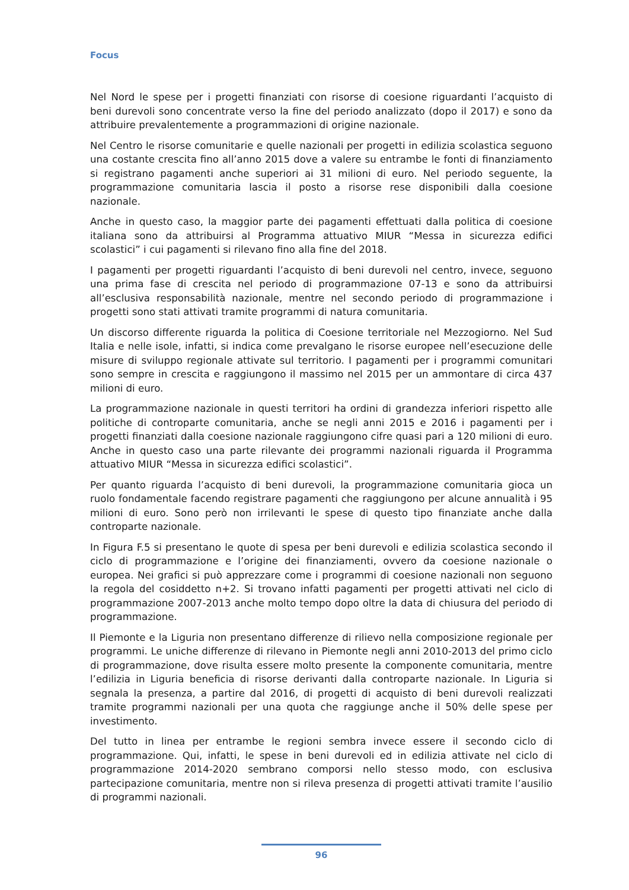Focus
Nel Nord le spese per i progetti finanziati con risorse di coesione riguardanti l’acquisto di beni durevoli sono concentrate verso la fine del periodo analizzato (dopo il 2017) e sono da attribuire prevalentemente a programmazioni di origine nazionale.
Nel Centro le risorse comunitarie e quelle nazionali per progetti in edilizia scolastica seguono una costante crescita fino all’anno 2015 dove a valere su entrambe le fonti di finanziamento si registrano pagamenti anche superiori ai 31 milioni di euro. Nel periodo seguente, la programmazione comunitaria lascia il posto a risorse rese disponibili dalla coesione nazionale.
Anche in questo caso, la maggior parte dei pagamenti effettuati dalla politica di coesione italiana sono da attribuirsi al Programma attuativo MIUR “Messa in sicurezza edifici scolastici” i cui pagamenti si rilevano fino alla fine del 2018.
I pagamenti per progetti riguardanti l’acquisto di beni durevoli nel centro, invece, seguono una prima fase di crescita nel periodo di programmazione 07-13 e sono da attribuirsi all’esclusiva responsabilità nazionale, mentre nel secondo periodo di programmazione i progetti sono stati attivati tramite programmi di natura comunitaria.
Un discorso differente riguarda la politica di Coesione territoriale nel Mezzogiorno. Nel Sud Italia e nelle isole, infatti, si indica come prevalgano le risorse europee nell’esecuzione delle misure di sviluppo regionale attivate sul territorio. I pagamenti per i programmi comunitari sono sempre in crescita e raggiungono il massimo nel 2015 per un ammontare di circa 437 milioni di euro.
La programmazione nazionale in questi territori ha ordini di grandezza inferiori rispetto alle politiche di controparte comunitaria, anche se negli anni 2015 e 2016 i pagamenti per i progetti finanziati dalla coesione nazionale raggiungono cifre quasi pari a 120 milioni di euro. Anche in questo caso una parte rilevante dei programmi nazionali riguarda il Programma attuativo MIUR “Messa in sicurezza edifici scolastici”.
Per quanto riguarda l’acquisto di beni durevoli, la programmazione comunitaria gioca un ruolo fondamentale facendo registrare pagamenti che raggiungono per alcune annualità i 95 milioni di euro. Sono però non irrilevanti le spese di questo tipo finanziate anche dalla controparte nazionale.
In Figura F.5 si presentano le quote di spesa per beni durevoli e edilizia scolastica secondo il ciclo di programmazione e l’origine dei finanziamenti, ovvero da coesione nazionale o europea. Nei grafici si può apprezzare come i programmi di coesione nazionali non seguono la regola del cosiddetto n+2. Si trovano infatti pagamenti per progetti attivati nel ciclo di programmazione 2007-2013 anche molto tempo dopo oltre la data di chiusura del periodo di programmazione.
Il Piemonte e la Liguria non presentano differenze di rilievo nella composizione regionale per programmi. Le uniche differenze di rilevano in Piemonte negli anni 2010-2013 del primo ciclo di programmazione, dove risulta essere molto presente la componente comunitaria, mentre l’edilizia in Liguria beneficia di risorse derivanti dalla controparte nazionale. In Liguria si segnala la presenza, a partire dal 2016, di progetti di acquisto di beni durevoli realizzati tramite programmi nazionali per una quota che raggiunge anche il 50% delle spese per investimento.
Del tutto in linea per entrambe le regioni sembra invece essere il secondo ciclo di programmazione. Qui, infatti, le spese in beni durevoli ed in edilizia attivate nel ciclo di programmazione 2014-2020 sembrano comporsi nello stesso modo, con esclusiva partecipazione comunitaria, mentre non si rileva presenza di progetti attivati tramite l’ausilio di programmi nazionali.
96